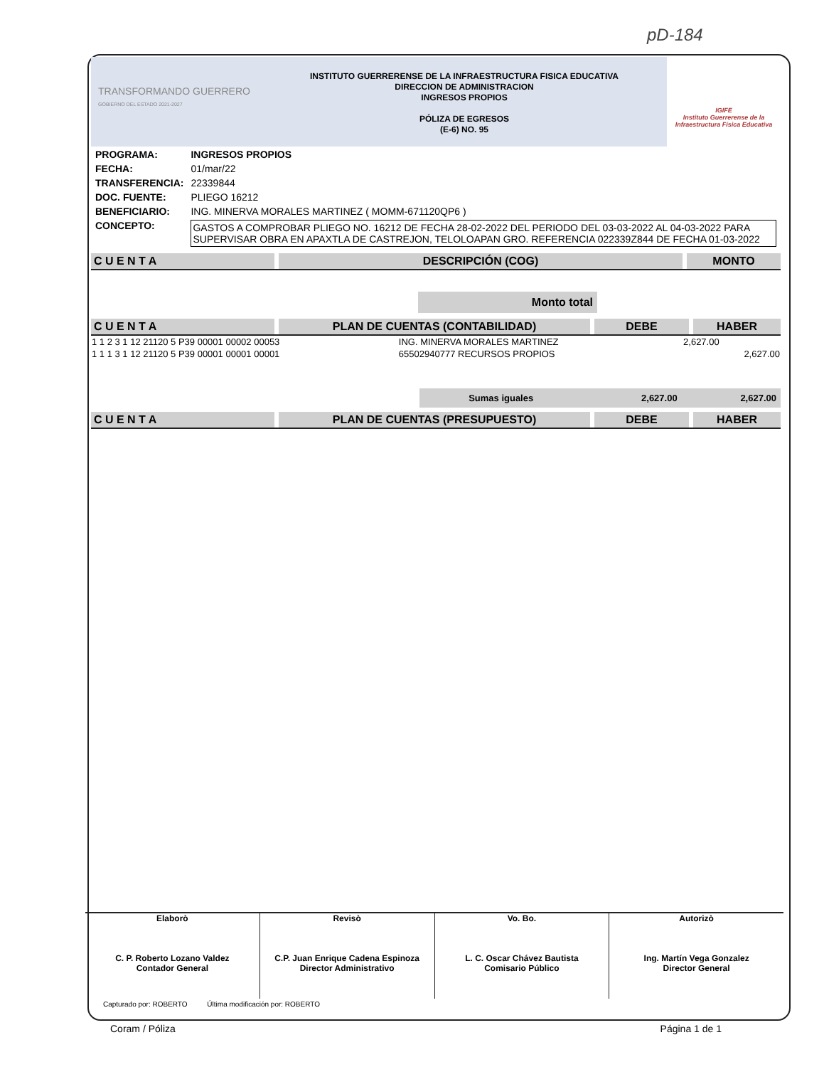pD-184
TRANSFORMANDO GUERRERO
GOBIERNO DEL ESTADO 2021-2027
INSTITUTO GUERRERENSE DE LA INFRAESTRUCTURA FISICA EDUCATIVA
DIRECCION DE ADMINISTRACION
INGRESOS PROPIOS
PÓLIZA DE EGRESOS
(E-6) NO. 95
IGIFE
Instituto Guerrerense de la Infraestructura Física Educativa
| PROGRAMA: | INGRESOS PROPIOS |
| FECHA: | 01/mar/22 |
| TRANSFERENCIA: | 22339844 |
| DOC. FUENTE: | PLIEGO 16212 |
| BENEFICIARIO: | ING. MINERVA MORALES MARTINEZ ( MOMM-671120QP6 ) |
| CONCEPTO: | GASTOS A COMPROBAR PLIEGO NO. 16212 DE FECHA 28-02-2022 DEL PERIODO DEL 03-03-2022 AL 04-03-2022 PARA SUPERVISAR OBRA EN APAXTLA DE CASTREJON, TELOLOAPAN GRO. REFERENCIA 022339Z844 DE FECHA 01-03-2022 |
C U E N T A DESCRIPCIÓN (COG) MONTO
Monto total
C U E N T A PLAN DE CUENTAS (CONTABILIDAD) DEBE HABER
| 1 1 2 3 1 12 21120 5 P39 00001 00002 00053 | ING. MINERVA MORALES MARTINEZ | 2,627.00 | |
| 1 1 1 3 1 12 21120 5 P39 00001 00001 00001 | 65502940777 RECURSOS PROPIOS | | 2,627.00 |
| | Sumas iguales | 2,627.00 | 2,627.00 |
C U E N T A PLAN DE CUENTAS (PRESUPUESTO) DEBE HABER
Elaborò
C. P. Roberto Lozano Valdez
Contador General
Revisò
C.P. Juan Enrique Cadena Espinoza
Director Administrativo
Vo. Bo.
L. C. Oscar Chávez Bautista
Comisario Público
Autorizò
Ing. Martín Vega Gonzalez
Director General
Capturado por: ROBERTO Última modificación por: ROBERTO
Coram / Póliza Página 1 de 1